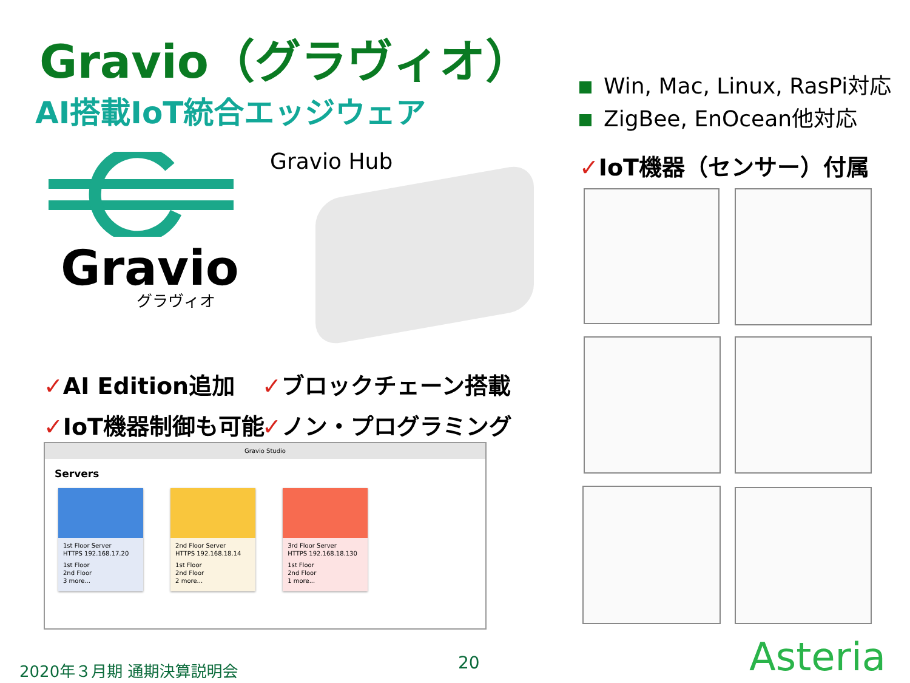Gravio（グラヴィオ）
AI搭載IoT統合エッジウェア
Win, Mac, Linux, RasPi対応
ZigBee, EnOcean他対応
✓IoT機器（センサー）付属
Gravio グラヴィオ
Gravio Hub
✓AI Edition追加 ✓ブロックチェーン搭載
✓IoT機器制御も可能 ✓ノン・プログラミング
Gravio Studio
Servers
1st Floor Server
HTTPS 192.168.17.20
1st Floor
2nd Floor
3 more...
2nd Floor Server
HTTPS 192.168.18.14
1st Floor
2nd Floor
2 more...
3rd Floor Server
HTTPS 192.168.18.130
1st Floor
2nd Floor
1 more...
2020年３月期 通期決算説明会 20 Asteria